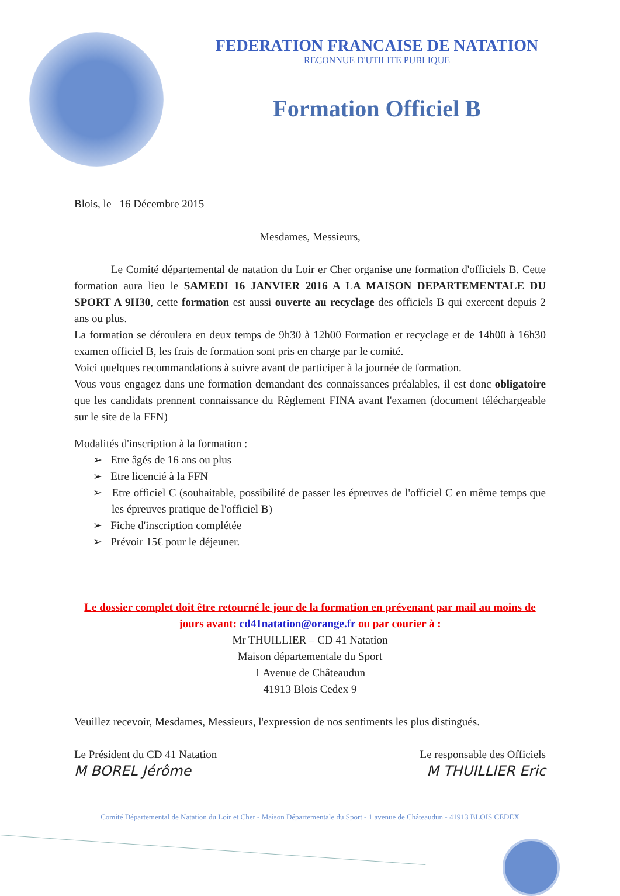FEDERATION FRANCAISE DE NATATION
RECONNUE D'UTILITE PUBLIQUE
Formation Officiel B
Blois, le 16 Décembre 2015
Mesdames, Messieurs,
Le Comité départemental de natation du Loir er Cher organise une formation d'officiels B. Cette formation aura lieu le SAMEDI 16 JANVIER 2016 A LA MAISON DEPARTEMENTALE DU SPORT A 9H30, cette formation est aussi ouverte au recyclage des officiels B qui exercent depuis 2 ans ou plus.
La formation se déroulera en deux temps de 9h30 à 12h00 Formation et recyclage et de 14h00 à 16h30 examen officiel B, les frais de formation sont pris en charge par le comité.
Voici quelques recommandations à suivre avant de participer à la journée de formation.
Vous vous engagez dans une formation demandant des connaissances préalables, il est donc obligatoire que les candidats prennent connaissance du Règlement FINA avant l'examen (document téléchargeable sur le site de la FFN)
Modalités d'inscription à la formation :
➢ Etre âgés de 16 ans ou plus
➢ Etre licencié à la FFN
➢ Etre officiel C (souhaitable, possibilité de passer les épreuves de l'officiel C en même temps que les épreuves pratique de l'officiel B)
➢ Fiche d'inscription complétée
➢ Prévoir 15€ pour le déjeuner.
Le dossier complet doit être retourné le jour de la formation en prévenant par mail au moins de jours avant: cd41natation@orange.fr ou par courier à :
Mr THUILLIER – CD 41 Natation
Maison départementale du Sport
1 Avenue de Châteaudun
41913 Blois Cedex 9
Veuillez recevoir, Mesdames, Messieurs, l'expression de nos sentiments les plus distingués.
Le Président du CD 41 Natation
M BOREL Jérôme
Le responsable des Officiels
M THUILLIER Eric
Comité Départemental de Natation du Loir et Cher - Maison Départementale du Sport - 1 avenue de Châteaudun - 41913 BLOIS CEDEX